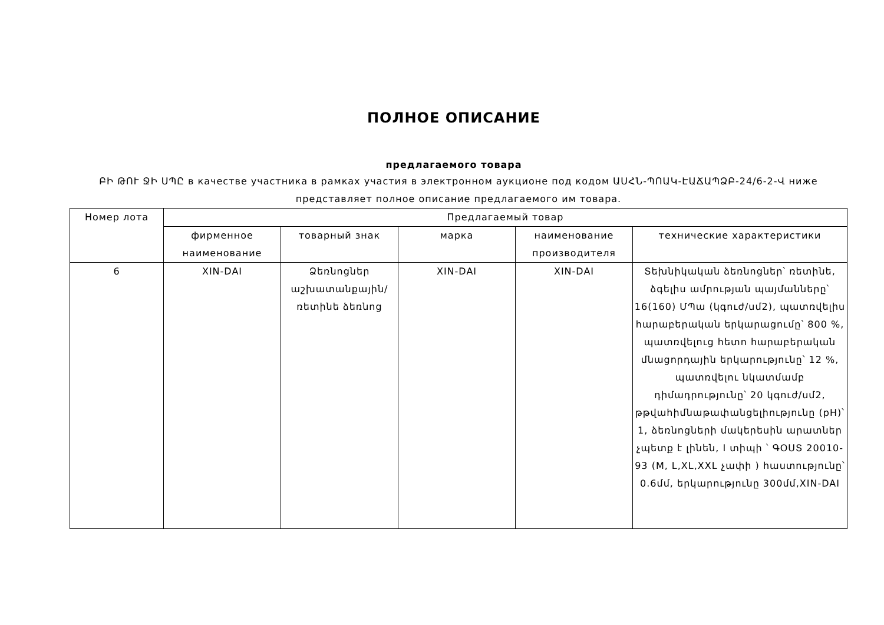ПОЛНОЕ ОПИСАНИЕ
предлагаемого товара
ԲԻ ԹՈՒ ՋԻ ՍՊԸ в качестве участника в рамках участия в электронном аукционе под кодом ԱՍՀՆ-ՊՈԱԿ-ԷԱՃԱՊՁԲ-24/6-2-Վ ниже представляет полное описание предлагаемого им товара.
| Номер лота | Предлагаемый товар | | | | |
| --- | --- | --- | --- | --- | --- |
| | фирменное наименование | товарный знак | марка | наименование производителя | технические характеристики |
| 6 | XIN-DAI | Ձեռնոցներ աշխատանքային/ռետինե ձեռնոց | XIN-DAI | XIN-DAI | Տեխնիկական ձեռնոցներ՝ ռետինե, ձգելիս ամրության պայմանները՝ 16(160) ՄՊա (կգուժ/սմ2), պատռվելիս հարաբերական երկարացումը՝ 800 %, պատռվելուց հետո հարաբերական մնացորդային երկարությունը՝ 12 %, պատռվելու նկատմամբ դիմադրությունը՝ 20 կգուժ/սմ2, թթվահիմնաթափանցելիությունը (pH)՝ 1, ձեռնոցների մակերեսին արատներ չպետք է լինեն, I տիպի ՝ ԳՕՍՏ 20010-93 (M, L,XL,XXL չափի ) հաստությունը՝ 0.6մմ, երկարությունը 300մմ,XIN-DAI |